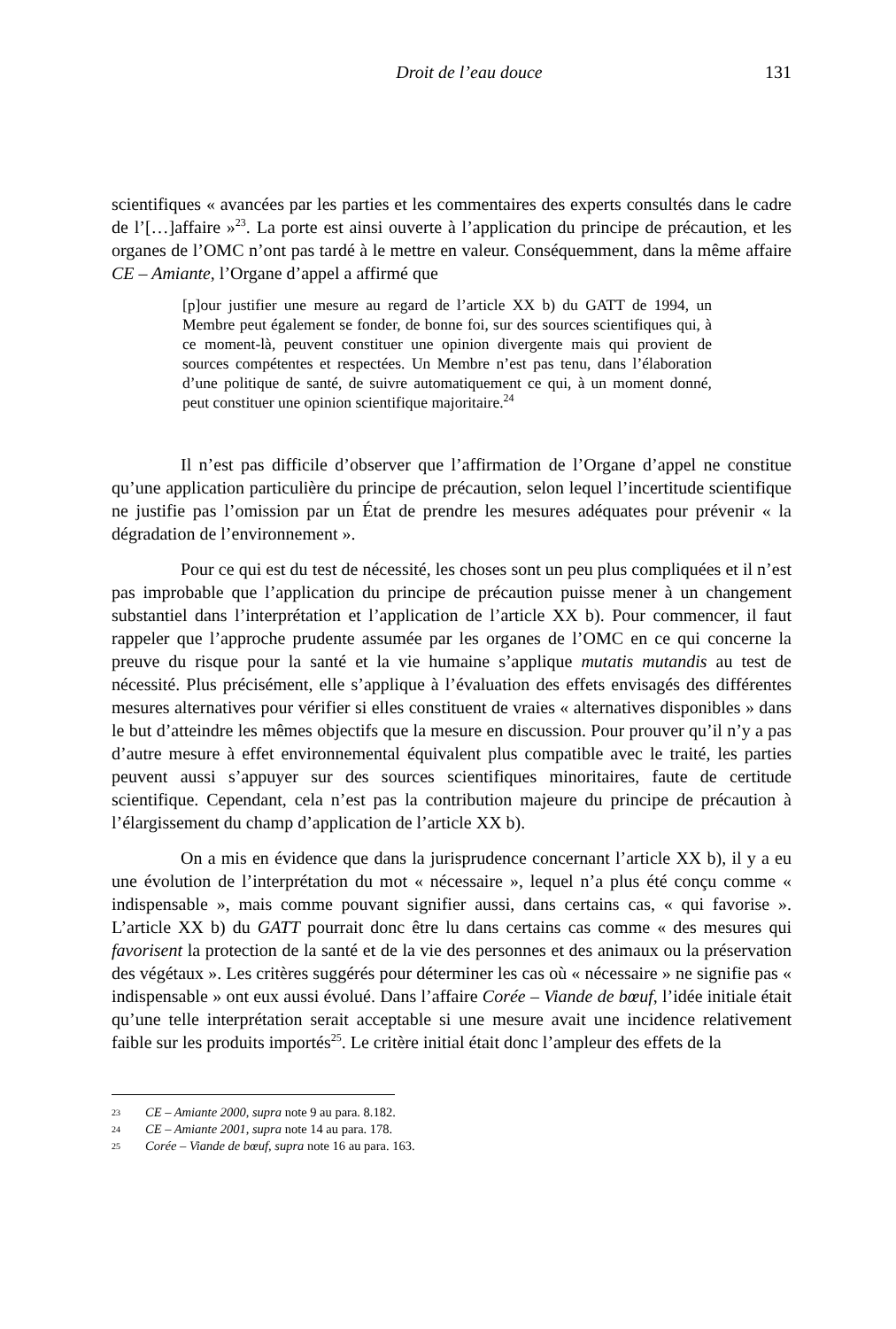Droit de l’eau douce 131
scientifiques « avancées par les parties et les commentaires des experts consultés dans le cadre de l’[…]affaire »<sup>23</sup>. La porte est ainsi ouverte à l’application du principe de précaution, et les organes de l’OMC n’ont pas tardé à le mettre en valeur. Conséquemment, dans la même affaire CE – Amiante, l’Organe d’appel a affirmé que
[p]our justifier une mesure au regard de l’article XX b) du GATT de 1994, un Membre peut également se fonder, de bonne foi, sur des sources scientifiques qui, à ce moment-là, peuvent constituer une opinion divergente mais qui provient de sources compétentes et respectées. Un Membre n’est pas tenu, dans l’élaboration d’une politique de santé, de suivre automatiquement ce qui, à un moment donné, peut constituer une opinion scientifique majoritaire.<sup>24</sup>
Il n’est pas difficile d’observer que l’affirmation de l’Organe d’appel ne constitue qu’une application particulière du principe de précaution, selon lequel l’incertitude scientifique ne justifie pas l’omission par un État de prendre les mesures adéquates pour prévenir « la dégradation de l’environnement ».
Pour ce qui est du test de nécessité, les choses sont un peu plus compliquées et il n’est pas improbable que l’application du principe de précaution puisse mener à un changement substantiel dans l’interprétation et l’application de l’article XX b). Pour commencer, il faut rappeler que l’approche prudente assumée par les organes de l’OMC en ce qui concerne la preuve du risque pour la santé et la vie humaine s’applique mutatis mutandis au test de nécessité. Plus précisément, elle s’applique à l’évaluation des effets envisagés des différentes mesures alternatives pour vérifier si elles constituent de vraies « alternatives disponibles » dans le but d’atteindre les mêmes objectifs que la mesure en discussion. Pour prouver qu’il n’y a pas d’autre mesure à effet environnemental équivalent plus compatible avec le traité, les parties peuvent aussi s’appuyer sur des sources scientifiques minoritaires, faute de certitude scientifique. Cependant, cela n’est pas la contribution majeure du principe de précaution à l’élargissement du champ d’application de l’article XX b).
On a mis en évidence que dans la jurisprudence concernant l’article XX b), il y a eu une évolution de l’interprétation du mot « nécessaire », lequel n’a plus été conçu comme « indispensable », mais comme pouvant signifier aussi, dans certains cas, « qui favorise ». L’article XX b) du GATT pourrait donc être lu dans certains cas comme « des mesures qui favorisent la protection de la santé et de la vie des personnes et des animaux ou la préservation des végétaux ». Les critères suggérés pour déterminer les cas où « nécessaire » ne signifie pas « indispensable » ont eux aussi évolué. Dans l’affaire Corée – Viande de bœuf, l’idée initiale était qu’une telle interprétation serait acceptable si une mesure avait une incidence relativement faible sur les produits importés<sup>25</sup>. Le critère initial était donc l’ampleur des effets de la
23 CE – Amiante 2000, supra note 9 au para. 8.182.
24 CE – Amiante 2001, supra note 14 au para. 178.
25 Corée – Viande de bœuf, supra note 16 au para. 163.